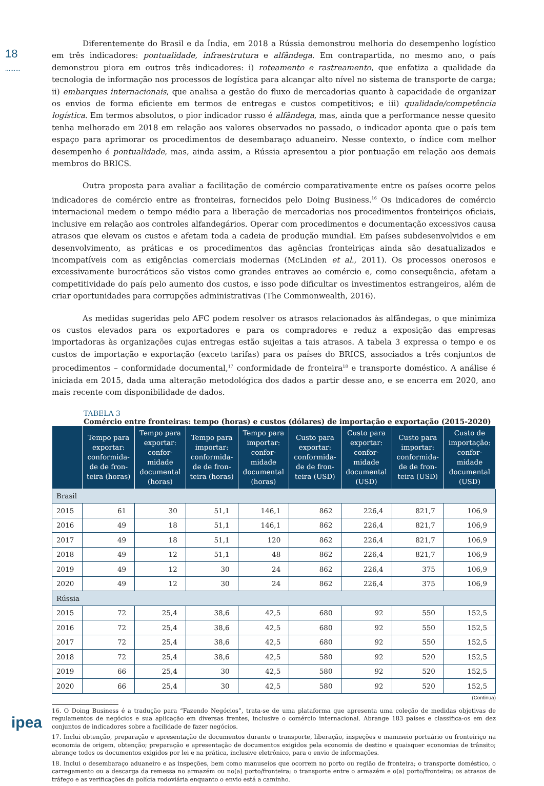18
.........
Diferentemente do Brasil e da Índia, em 2018 a Rússia demonstrou melhoria do desempenho logístico em três indicadores: pontualidade, infraestrutura e alfândega. Em contrapartida, no mesmo ano, o país demonstrou piora em outros três indicadores: i) roteamento e rastreamento, que enfatiza a qualidade da tecnologia de informação nos processos de logística para alcançar alto nível no sistema de transporte de carga; ii) embarques internacionais, que analisa a gestão do fluxo de mercadorias quanto à capacidade de organizar os envios de forma eficiente em termos de entregas e custos competitivos; e iii) qualidade/competência logística. Em termos absolutos, o pior indicador russo é alfândega, mas, ainda que a performance nesse quesito tenha melhorado em 2018 em relação aos valores observados no passado, o indicador aponta que o país tem espaço para aprimorar os procedimentos de desembaraço aduaneiro. Nesse contexto, o índice com melhor desempenho é pontualidade, mas, ainda assim, a Rússia apresentou a pior pontuação em relação aos demais membros do BRICS.
Outra proposta para avaliar a facilitação de comércio comparativamente entre os países ocorre pelos indicadores de comércio entre as fronteiras, fornecidos pelo Doing Business.<sup>16</sup> Os indicadores de comércio internacional medem o tempo médio para a liberação de mercadorias nos procedimentos fronteiriços oficiais, inclusive em relação aos controles alfandegários. Operar com procedimentos e documentação excessivos causa atrasos que elevam os custos e afetam toda a cadeia de produção mundial. Em países subdesenvolvidos e em desenvolvimento, as práticas e os procedimentos das agências fronteiriças ainda são desatualizados e incompatíveis com as exigências comerciais modernas (McLinden et al., 2011). Os processos onerosos e excessivamente burocráticos são vistos como grandes entraves ao comércio e, como consequência, afetam a competitividade do país pelo aumento dos custos, e isso pode dificultar os investimentos estrangeiros, além de criar oportunidades para corrupções administrativas (The Commonwealth, 2016).
As medidas sugeridas pelo AFC podem resolver os atrasos relacionados às alfândegas, o que minimiza os custos elevados para os exportadores e para os compradores e reduz a exposição das empresas importadoras às organizações cujas entregas estão sujeitas a tais atrasos. A tabela 3 expressa o tempo e os custos de importação e exportação (exceto tarifas) para os países do BRICS, associados a três conjuntos de procedimentos – conformidade documental,<sup>17</sup> conformidade de fronteira<sup>18</sup> e transporte doméstico. A análise é iniciada em 2015, dada uma alteração metodológica dos dados a partir desse ano, e se encerra em 2020, ano mais recente com disponibilidade de dados.
TABELA 3
Comércio entre fronteiras: tempo (horas) e custos (dólares) de importação e exportação (2015-2020)
| | Tempo para exportar: conformida-de de fron-teira (horas) | Tempo para exportar: confor-midade documental (horas) | Tempo para importar: conformida-de de fron-teira (horas) | Tempo para importar: confor-midade documental (horas) | Custo para exportar: conformida-de de fron-teira (USD) | Custo para exportar: confor-midade documental (USD) | Custo para importar: conformida-de de fron-teira (USD) | Custo de importação: confor-midade documental (USD) |
| --- | --- | --- | --- | --- | --- | --- | --- | --- |
| Brasil | | | | | | | | |
| 2015 | 61 | 30 | 51,1 | 146,1 | 862 | 226,4 | 821,7 | 106,9 |
| 2016 | 49 | 18 | 51,1 | 146,1 | 862 | 226,4 | 821,7 | 106,9 |
| 2017 | 49 | 18 | 51,1 | 120 | 862 | 226,4 | 821,7 | 106,9 |
| 2018 | 49 | 12 | 51,1 | 48 | 862 | 226,4 | 821,7 | 106,9 |
| 2019 | 49 | 12 | 30 | 24 | 862 | 226,4 | 375 | 106,9 |
| 2020 | 49 | 12 | 30 | 24 | 862 | 226,4 | 375 | 106,9 |
| Rússia | | | | | | | | |
| 2015 | 72 | 25,4 | 38,6 | 42,5 | 680 | 92 | 550 | 152,5 |
| 2016 | 72 | 25,4 | 38,6 | 42,5 | 680 | 92 | 550 | 152,5 |
| 2017 | 72 | 25,4 | 38,6 | 42,5 | 680 | 92 | 550 | 152,5 |
| 2018 | 72 | 25,4 | 38,6 | 42,5 | 580 | 92 | 520 | 152,5 |
| 2019 | 66 | 25,4 | 30 | 42,5 | 580 | 92 | 520 | 152,5 |
| 2020 | 66 | 25,4 | 30 | 42,5 | 580 | 92 | 520 | 152,5 |
(Continua)
16. O Doing Business é a tradução para “Fazendo Negócios”, trata-se de uma plataforma que apresenta uma coleção de medidas objetivas de regulamentos de negócios e sua aplicação em diversas frentes, inclusive o comércio internacional. Abrange 183 países e classifica-os em dez conjuntos de indicadores sobre a facilidade de fazer negócios.
17. Inclui obtenção, preparação e apresentação de documentos durante o transporte, liberação, inspeções e manuseio portuário ou fronteiriço na economia de origem, obtenção; preparação e apresentação de documentos exigidos pela economia de destino e quaisquer economias de trânsito; abrange todos os documentos exigidos por lei e na prática, inclusive eletrônico, para o envio de informações.
18. Inclui o desembaraço aduaneiro e as inspeções, bem como manuseios que ocorrem no porto ou região de fronteira; o transporte doméstico, o carregamento ou a descarga da remessa no armazém ou no(a) porto/fronteira; o transporte entre o armazém e o(a) porto/fronteira; os atrasos de tráfego e as verificações da polícia rodoviária enquanto o envio está a caminho.
ipea